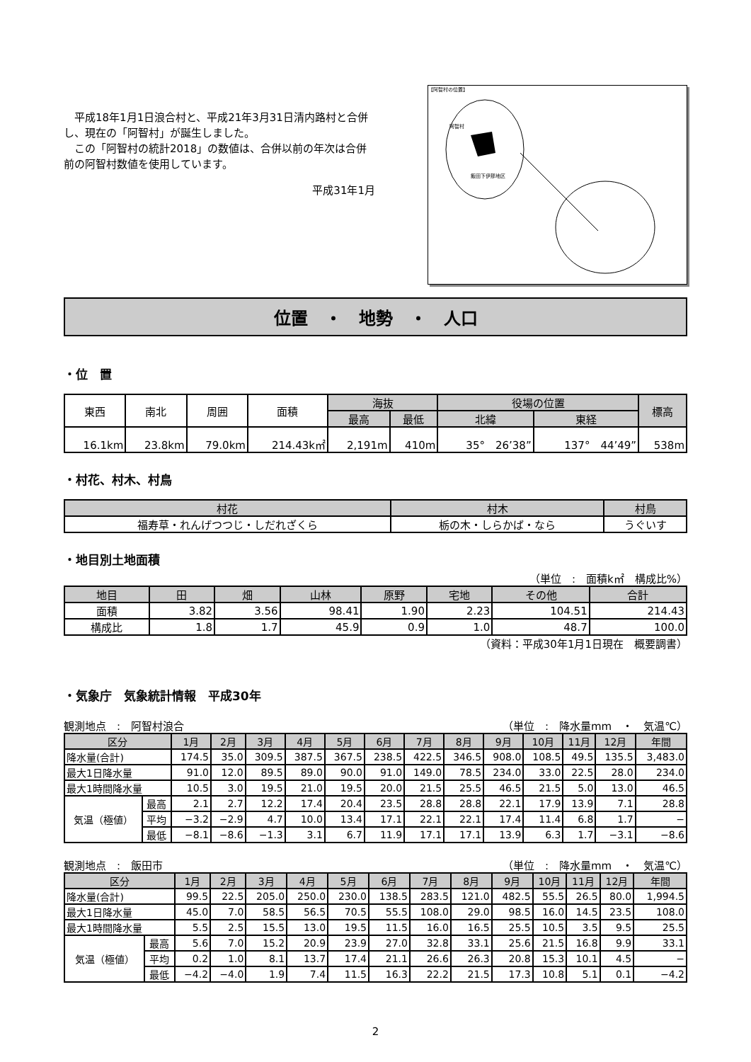平成18年1月1日浪合村と、平成21年3月31日清内路村と合併し、現在の「阿智村」が誕生しました。
　この「阿智村の統計2018」の数値は、合併以前の年次は合併前の阿智村数値を使用しています。
平成31年1月
【阿智村の位置】
阿智村
飯田下伊那地区
位置　・　地勢　・　人口
・位　置
| 東西 | 南北 | 周囲 | 面積 | 海抜 | | 役場の位置 | | 標高 |
| --- | --- | --- | --- | --- | --- | --- | --- | --- |
| | | | | 最高 | 最低 | 北緯 | 東経 | |
| 16.1km | 23.8km | 79.0km | 214.43k㎡ | 2,191m | 410m | 35° 26’38” | 137° 44’49” | 538m |
・村花、村木、村鳥
| 村花 | 村木 | 村鳥 |
| --- | --- | --- |
| 福寿草・れんげつつじ・しだれざくら | 栃の木・しらかば・なら | うぐいす |
・地目別土地面積
（単位　:　面積k㎡　構成比%）
| 地目 | 田 | 畑 | 山林 | 原野 | 宅地 | その他 | 合計 |
| --- | --- | --- | --- | --- | --- | --- | --- |
| 面積 | 3.82 | 3.56 | 98.41 | 1.90 | 2.23 | 104.51 | 214.43 |
| 構成比 | 1.8 | 1.7 | 45.9 | 0.9 | 1.0 | 48.7 | 100.0 |
（資料：平成30年1月1日現在　概要調書）
・気象庁　気象統計情報　平成30年
観測地点　:　阿智村浪合 （単位　:　降水量mm　・　気温℃）
| 区分 | | 1月 | 2月 | 3月 | 4月 | 5月 | 6月 | 7月 | 8月 | 9月 | 10月 | 11月 | 12月 | 年間 |
| --- | --- | --- | --- | --- | --- | --- | --- | --- | --- | --- | --- | --- | --- | --- |
| 降水量(合計) | | 174.5 | 35.0 | 309.5 | 387.5 | 367.5 | 238.5 | 422.5 | 346.5 | 908.0 | 108.5 | 49.5 | 135.5 | 3,483.0 |
| 最大1日降水量 | | 91.0 | 12.0 | 89.5 | 89.0 | 90.0 | 91.0 | 149.0 | 78.5 | 234.0 | 33.0 | 22.5 | 28.0 | 234.0 |
| 最大1時間降水量 | | 10.5 | 3.0 | 19.5 | 21.0 | 19.5 | 20.0 | 21.5 | 25.5 | 46.5 | 21.5 | 5.0 | 13.0 | 46.5 |
| 気温（極値） | 最高 | 2.1 | 2.7 | 12.2 | 17.4 | 20.4 | 23.5 | 28.8 | 28.8 | 22.1 | 17.9 | 13.9 | 7.1 | 28.8 |
| | 平均 | −3.2 | −2.9 | 4.7 | 10.0 | 13.4 | 17.1 | 22.1 | 22.1 | 17.4 | 11.4 | 6.8 | 1.7 | − |
| | 最低 | −8.1 | −8.6 | −1.3 | 3.1 | 6.7 | 11.9 | 17.1 | 17.1 | 13.9 | 6.3 | 1.7 | −3.1 | −8.6 |
観測地点　:　飯田市 （単位　:　降水量mm　・　気温℃）
| 区分 | | 1月 | 2月 | 3月 | 4月 | 5月 | 6月 | 7月 | 8月 | 9月 | 10月 | 11月 | 12月 | 年間 |
| --- | --- | --- | --- | --- | --- | --- | --- | --- | --- | --- | --- | --- | --- | --- |
| 降水量(合計) | | 99.5 | 22.5 | 205.0 | 250.0 | 230.0 | 138.5 | 283.5 | 121.0 | 482.5 | 55.5 | 26.5 | 80.0 | 1,994.5 |
| 最大1日降水量 | | 45.0 | 7.0 | 58.5 | 56.5 | 70.5 | 55.5 | 108.0 | 29.0 | 98.5 | 16.0 | 14.5 | 23.5 | 108.0 |
| 最大1時間降水量 | | 5.5 | 2.5 | 15.5 | 13.0 | 19.5 | 11.5 | 16.0 | 16.5 | 25.5 | 10.5 | 3.5 | 9.5 | 25.5 |
| 気温（極値） | 最高 | 5.6 | 7.0 | 15.2 | 20.9 | 23.9 | 27.0 | 32.8 | 33.1 | 25.6 | 21.5 | 16.8 | 9.9 | 33.1 |
| | 平均 | 0.2 | 1.0 | 8.1 | 13.7 | 17.4 | 21.1 | 26.6 | 26.3 | 20.8 | 15.3 | 10.1 | 4.5 | − |
| | 最低 | −4.2 | −4.0 | 1.9 | 7.4 | 11.5 | 16.3 | 22.2 | 21.5 | 17.3 | 10.8 | 5.1 | 0.1 | −4.2 |
2